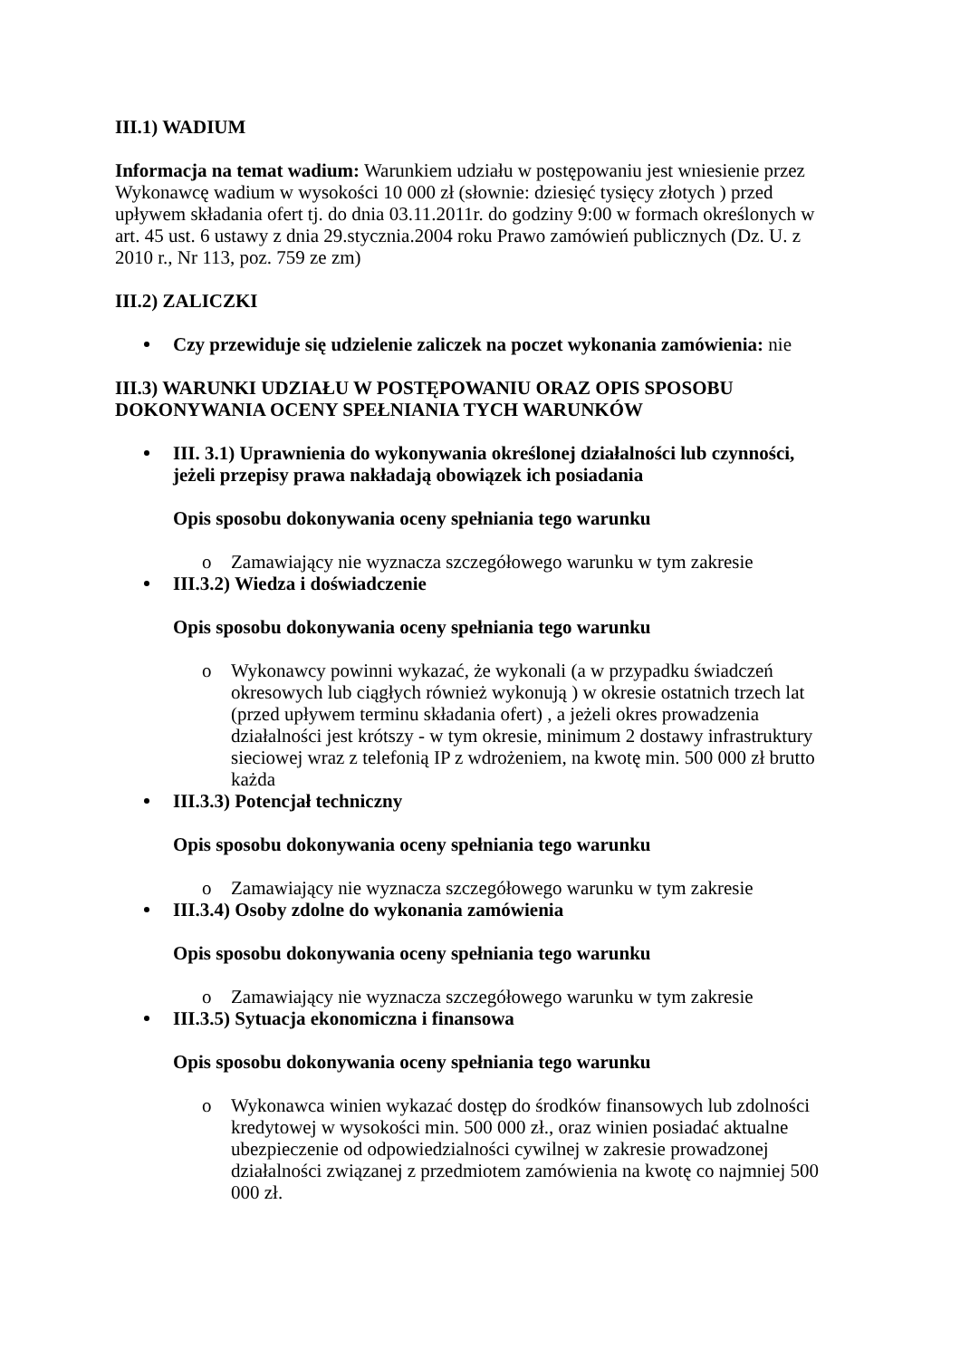III.1) WADIUM
Informacja na temat wadium: Warunkiem udziału w postępowaniu jest wniesienie przez Wykonawcę wadium w wysokości 10 000 zł (słownie: dziesięć tysięcy złotych ) przed upływem składania ofert tj. do dnia 03.11.2011r. do godziny 9:00 w formach określonych w art. 45 ust. 6 ustawy z dnia 29.stycznia.2004 roku Prawo zamówień publicznych (Dz. U. z 2010 r., Nr 113, poz. 759 ze zm)
III.2) ZALICZKI
Czy przewiduje się udzielenie zaliczek na poczet wykonania zamówienia: nie
III.3) WARUNKI UDZIAŁU W POSTĘPOWANIU ORAZ OPIS SPOSOBU DOKONYWANIA OCENY SPEŁNIANIA TYCH WARUNKÓW
III. 3.1) Uprawnienia do wykonywania określonej działalności lub czynności, jeżeli przepisy prawa nakładają obowiązek ich posiadania
Opis sposobu dokonywania oceny spełniania tego warunku
o Zamawiający nie wyznacza szczegółowego warunku w tym zakresie
III.3.2) Wiedza i doświadczenie
Opis sposobu dokonywania oceny spełniania tego warunku
o Wykonawcy powinni wykazać, że wykonali (a w przypadku świadczeń okresowych lub ciągłych również wykonują ) w okresie ostatnich trzech lat (przed upływem terminu składania ofert) , a jeżeli okres prowadzenia działalności jest krótszy - w tym okresie, minimum 2 dostawy infrastruktury sieciowej wraz z telefonią IP z wdrożeniem, na kwotę min. 500 000 zł brutto każda
III.3.3) Potencjał techniczny
Opis sposobu dokonywania oceny spełniania tego warunku
o Zamawiający nie wyznacza szczegółowego warunku w tym zakresie
III.3.4) Osoby zdolne do wykonania zamówienia
Opis sposobu dokonywania oceny spełniania tego warunku
o Zamawiający nie wyznacza szczegółowego warunku w tym zakresie
III.3.5) Sytuacja ekonomiczna i finansowa
Opis sposobu dokonywania oceny spełniania tego warunku
o Wykonawca winien wykazać dostęp do środków finansowych lub zdolności kredytowej w wysokości min. 500 000 zł., oraz winien posiadać aktualne ubezpieczenie od odpowiedzialności cywilnej w zakresie prowadzonej działalności związanej z przedmiotem zamówienia na kwotę co najmniej 500 000 zł.